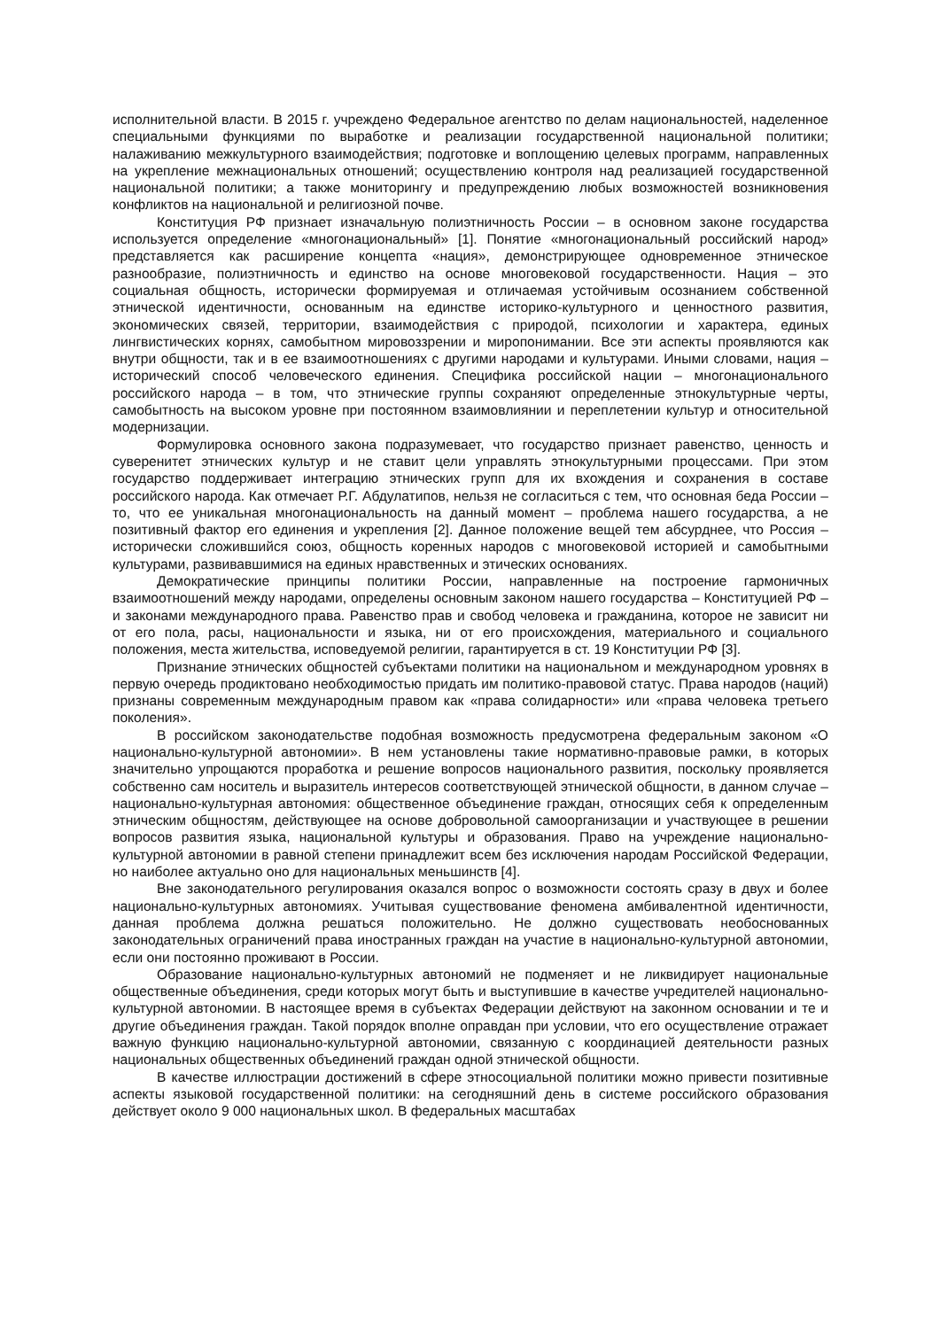исполнительной власти. В 2015 г. учреждено Федеральное агентство по делам национальностей, наделенное специальными функциями по выработке и реализации государственной национальной политики; налаживанию межкультурного взаимодействия; подготовке и воплощению целевых программ, направленных на укрепление межнациональных отношений; осуществлению контроля над реализацией государственной национальной политики; а также мониторингу и предупреждению любых возможностей возникновения конфликтов на национальной и религиозной почве.
Конституция РФ признает изначальную полиэтничность России – в основном законе государства используется определение «многонациональный» [1]. Понятие «многонациональный российский народ» представляется как расширение концепта «нация», демонстрирующее одновременное этническое разнообразие, полиэтничность и единство на основе многовековой государственности. Нация – это социальная общность, исторически формируемая и отличаемая устойчивым осознанием собственной этнической идентичности, основанным на единстве историко-культурного и ценностного развития, экономических связей, территории, взаимодействия с природой, психологии и характера, единых лингвистических корнях, самобытном мировоззрении и миропонимании. Все эти аспекты проявляются как внутри общности, так и в ее взаимоотношениях с другими народами и культурами. Иными словами, нация – исторический способ человеческого единения. Специфика российской нации – многонационального российского народа – в том, что этнические группы сохраняют определенные этнокультурные черты, самобытность на высоком уровне при постоянном взаимовлиянии и переплетении культур и относительной модернизации.
Формулировка основного закона подразумевает, что государство признает равенство, ценность и суверенитет этнических культур и не ставит цели управлять этнокультурными процессами. При этом государство поддерживает интеграцию этнических групп для их вхождения и сохранения в составе российского народа. Как отмечает Р.Г. Абдулатипов, нельзя не согласиться с тем, что основная беда России – то, что ее уникальная многонациональность на данный момент – проблема нашего государства, а не позитивный фактор его единения и укрепления [2]. Данное положение вещей тем абсурднее, что Россия – исторически сложившийся союз, общность коренных народов с многовековой историей и самобытными культурами, развивавшимися на единых нравственных и этических основаниях.
Демократические принципы политики России, направленные на построение гармоничных взаимоотношений между народами, определены основным законом нашего государства – Конституцией РФ – и законами международного права. Равенство прав и свобод человека и гражданина, которое не зависит ни от его пола, расы, национальности и языка, ни от его происхождения, материального и социального положения, места жительства, исповедуемой религии, гарантируется в ст. 19 Конституции РФ [3].
Признание этнических общностей субъектами политики на национальном и международном уровнях в первую очередь продиктовано необходимостью придать им политико-правовой статус. Права народов (наций) признаны современным международным правом как «права солидарности» или «права человека третьего поколения».
В российском законодательстве подобная возможность предусмотрена федеральным законом «О национально-культурной автономии». В нем установлены такие нормативно-правовые рамки, в которых значительно упрощаются проработка и решение вопросов национального развития, поскольку проявляется собственно сам носитель и выразитель интересов соответствующей этнической общности, в данном случае – национально-культурная автономия: общественное объединение граждан, относящих себя к определенным этническим общностям, действующее на основе добровольной самоорганизации и участвующее в решении вопросов развития языка, национальной культуры и образования. Право на учреждение национально-культурной автономии в равной степени принадлежит всем без исключения народам Российской Федерации, но наиболее актуально оно для национальных меньшинств [4].
Вне законодательного регулирования оказался вопрос о возможности состоять сразу в двух и более национально-культурных автономиях. Учитывая существование феномена амбивалентной идентичности, данная проблема должна решаться положительно. Не должно существовать необоснованных законодательных ограничений права иностранных граждан на участие в национально-культурной автономии, если они постоянно проживают в России.
Образование национально-культурных автономий не подменяет и не ликвидирует национальные общественные объединения, среди которых могут быть и выступившие в качестве учредителей национально-культурной автономии. В настоящее время в субъектах Федерации действуют на законном основании и те и другие объединения граждан. Такой порядок вполне оправдан при условии, что его осуществление отражает важную функцию национально-культурной автономии, связанную с координацией деятельности разных национальных общественных объединений граждан одной этнической общности.
В качестве иллюстрации достижений в сфере этносоциальной политики можно привести позитивные аспекты языковой государственной политики: на сегодняшний день в системе российского образования действует около 9 000 национальных школ. В федеральных масштабах